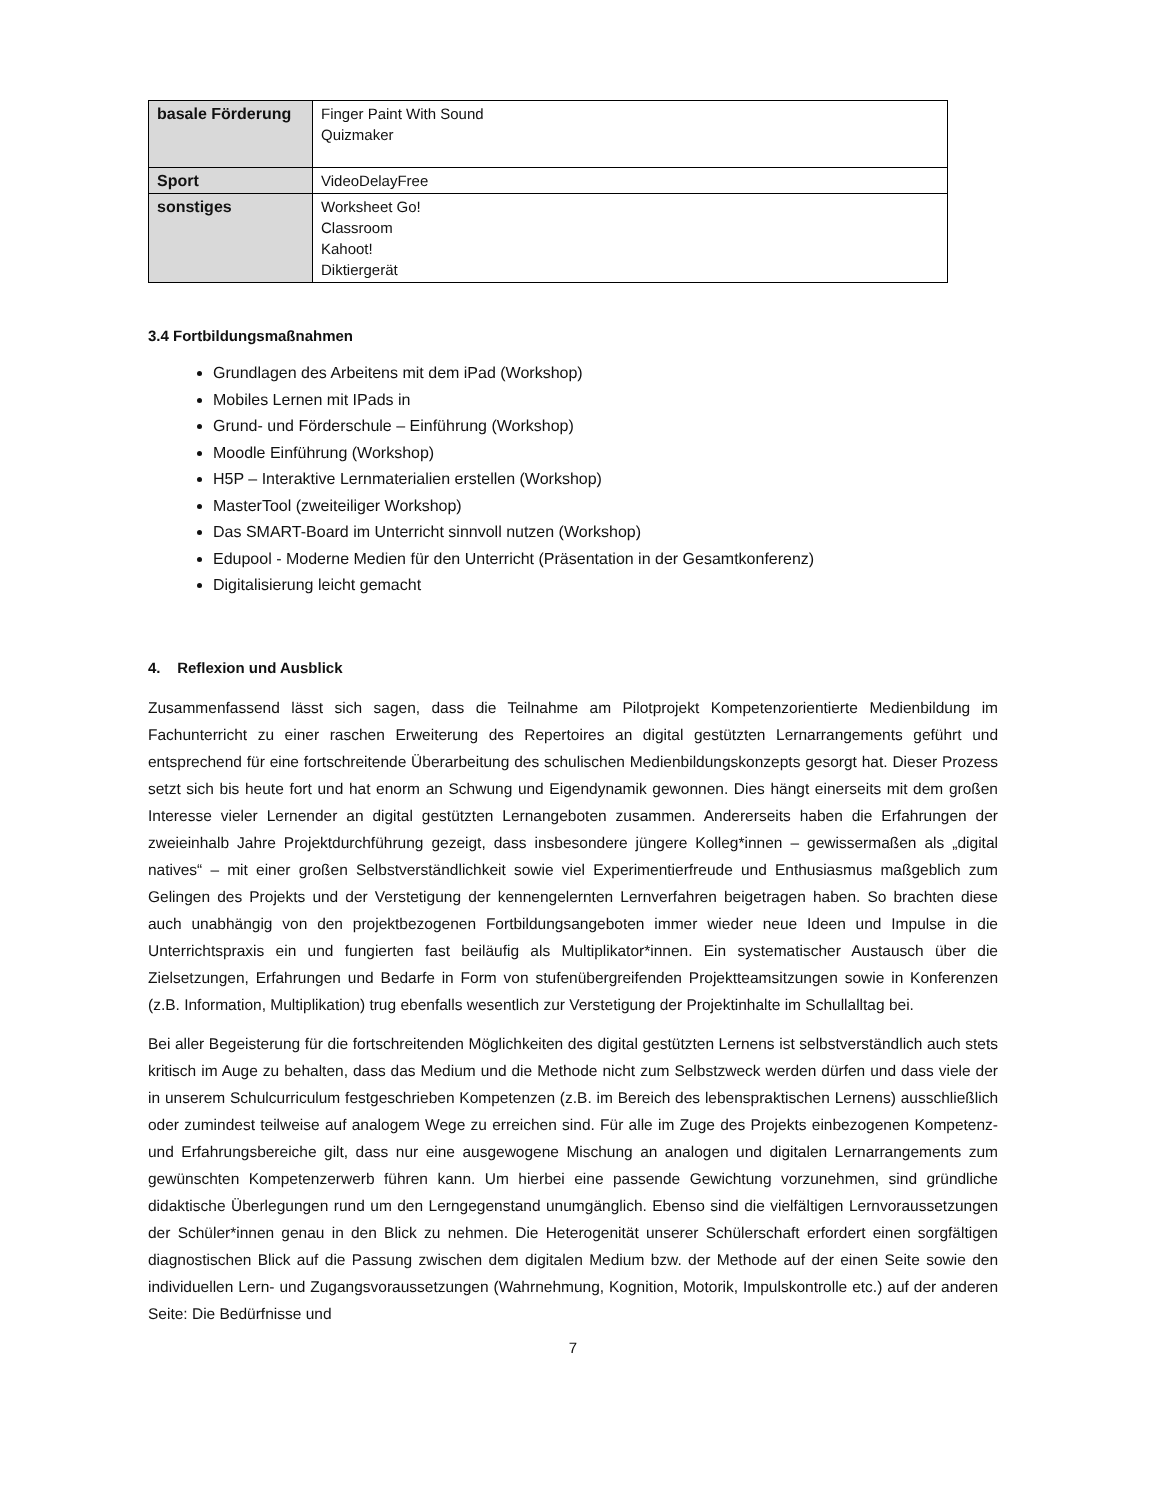| basale Förderung | Finger Paint With Sound Quizmaker |
| Sport | VideoDelayFree |
| sonstiges | Worksheet Go! Classroom Kahoot! Diktiergerät |
3.4 Fortbildungsmaßnahmen
Grundlagen des Arbeitens mit dem iPad (Workshop)
Mobiles Lernen mit IPads in
Grund- und Förderschule – Einführung (Workshop)
Moodle Einführung (Workshop)
H5P – Interaktive Lernmaterialien erstellen (Workshop)
MasterTool (zweiteiliger Workshop)
Das SMART-Board im Unterricht sinnvoll nutzen (Workshop)
Edupool - Moderne Medien für den Unterricht (Präsentation in der Gesamtkonferenz)
Digitalisierung leicht gemacht
4. Reflexion und Ausblick
Zusammenfassend lässt sich sagen, dass die Teilnahme am Pilotprojekt Kompetenzorientierte Medienbildung im Fachunterricht zu einer raschen Erweiterung des Repertoires an digital gestützten Lernarrangements geführt und entsprechend für eine fortschreitende Überarbeitung des schulischen Medienbildungskonzepts gesorgt hat. Dieser Prozess setzt sich bis heute fort und hat enorm an Schwung und Eigendynamik gewonnen. Dies hängt einerseits mit dem großen Interesse vieler Lernender an digital gestützten Lernangeboten zusammen. Andererseits haben die Erfahrungen der zweieinhalb Jahre Projektdurchführung gezeigt, dass insbesondere jüngere Kolleg*innen – gewissermaßen als „digital natives“ – mit einer großen Selbstverständlichkeit sowie viel Experimentierfreude und Enthusiasmus maßgeblich zum Gelingen des Projekts und der Verstetigung der kennengelernten Lernverfahren beigetragen haben. So brachten diese auch unabhängig von den projektbezogenen Fortbildungsangeboten immer wieder neue Ideen und Impulse in die Unterrichtspraxis ein und fungierten fast beiläufig als Multiplikator*innen. Ein systematischer Austausch über die Zielsetzungen, Erfahrungen und Bedarfe in Form von stufenübergreifenden Projektteamsitzungen sowie in Konferenzen (z.B. Information, Multiplikation) trug ebenfalls wesentlich zur Verstetigung der Projektinhalte im Schullalltag bei.
Bei aller Begeisterung für die fortschreitenden Möglichkeiten des digital gestützten Lernens ist selbstverständlich auch stets kritisch im Auge zu behalten, dass das Medium und die Methode nicht zum Selbstzweck werden dürfen und dass viele der in unserem Schulcurriculum festgeschrieben Kompetenzen (z.B. im Bereich des lebenspraktischen Lernens) ausschließlich oder zumindest teilweise auf analogem Wege zu erreichen sind. Für alle im Zuge des Projekts einbezogenen Kompetenz- und Erfahrungsbereiche gilt, dass nur eine ausgewogene Mischung an analogen und digitalen Lernarrangements zum gewünschten Kompetenzerwerb führen kann. Um hierbei eine passende Gewichtung vorzunehmen, sind gründliche didaktische Überlegungen rund um den Lerngegenstand unumgänglich. Ebenso sind die vielfältigen Lernvoraussetzungen der Schüler*innen genau in den Blick zu nehmen. Die Heterogenität unserer Schülerschaft erfordert einen sorgfältigen diagnostischen Blick auf die Passung zwischen dem digitalen Medium bzw. der Methode auf der einen Seite sowie den individuellen Lern- und Zugangsvoraussetzungen (Wahrnehmung, Kognition, Motorik, Impulskontrolle etc.) auf der anderen Seite: Die Bedürfnisse und
7